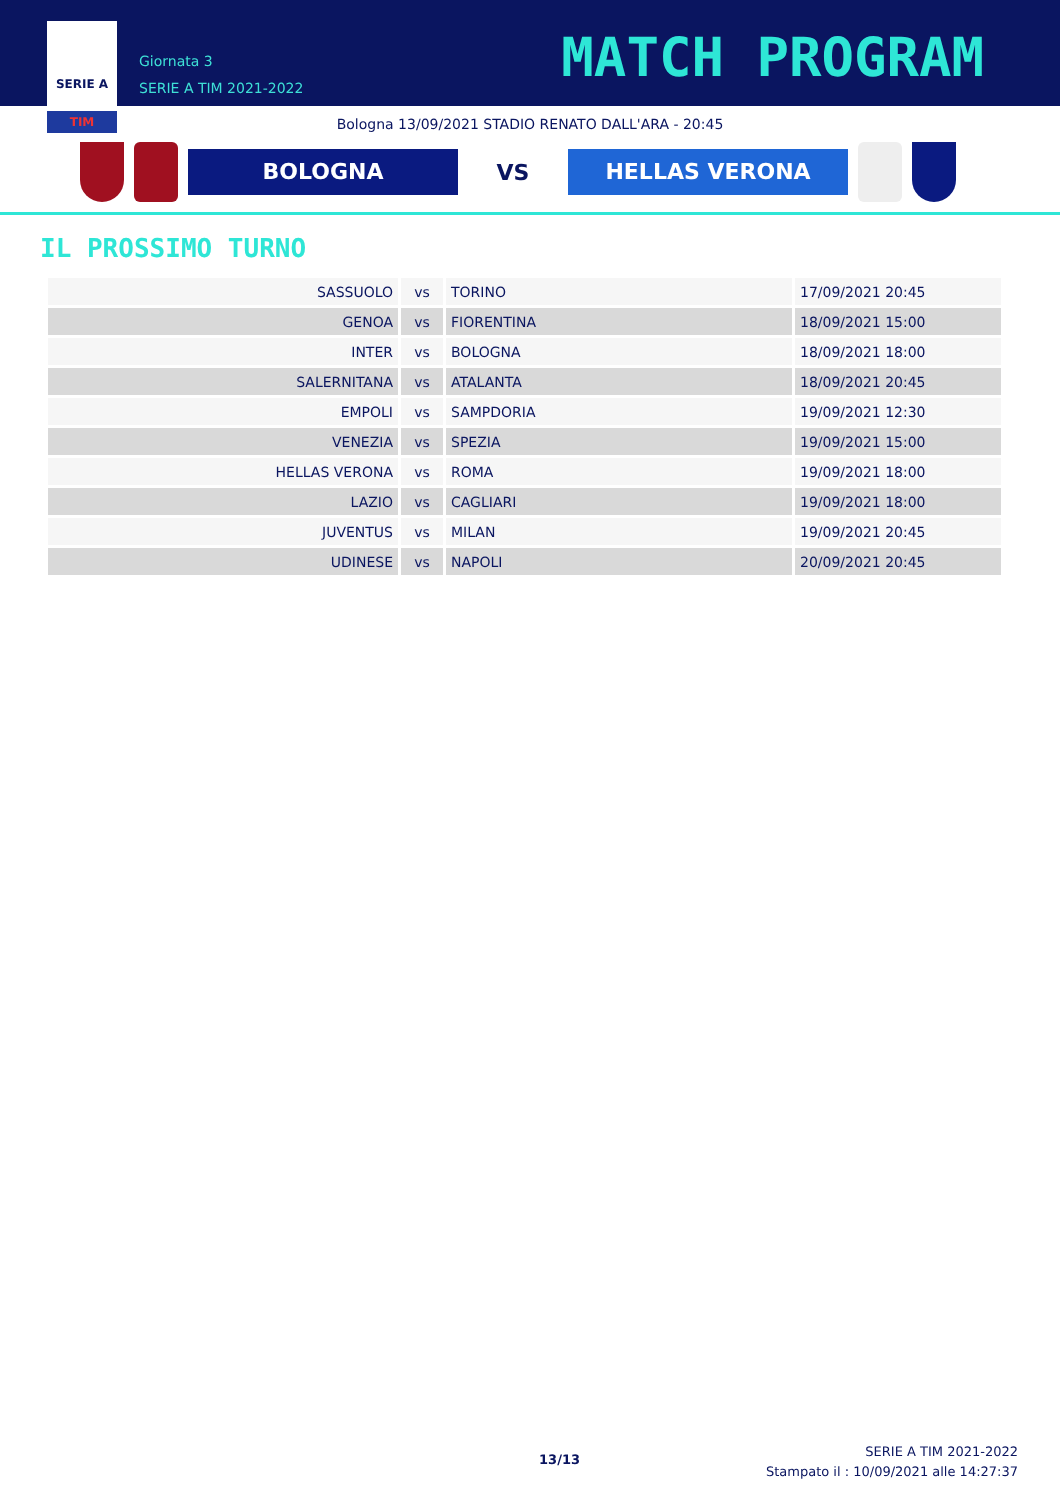SERIE A
TIM
Giornata 3
SERIE A TIM 2021-2022
MATCH PROGRAM
Bologna 13/09/2021 STADIO RENATO DALL'ARA - 20:45
BOLOGNA
VS
HELLAS VERONA
IL PROSSIMO TURNO
| SASSUOLO | vs | TORINO | 17/09/2021 20:45 |
| GENOA | vs | FIORENTINA | 18/09/2021 15:00 |
| INTER | vs | BOLOGNA | 18/09/2021 18:00 |
| SALERNITANA | vs | ATALANTA | 18/09/2021 20:45 |
| EMPOLI | vs | SAMPDORIA | 19/09/2021 12:30 |
| VENEZIA | vs | SPEZIA | 19/09/2021 15:00 |
| HELLAS VERONA | vs | ROMA | 19/09/2021 18:00 |
| LAZIO | vs | CAGLIARI | 19/09/2021 18:00 |
| JUVENTUS | vs | MILAN | 19/09/2021 20:45 |
| UDINESE | vs | NAPOLI | 20/09/2021 20:45 |
13/13
SERIE A TIM 2021-2022
Stampato il : 10/09/2021 alle 14:27:37